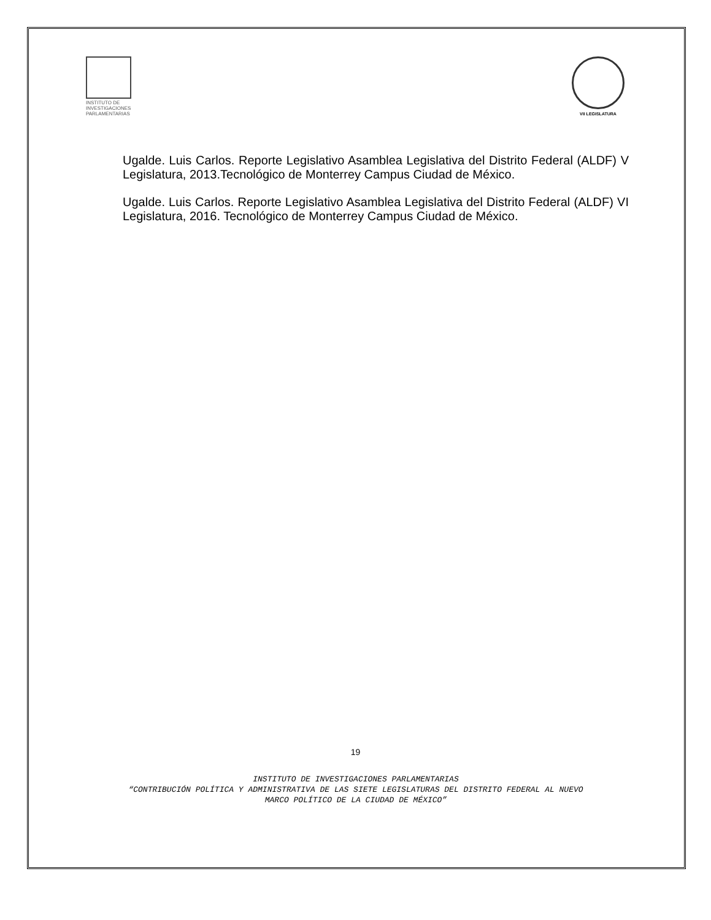INSTITUTO DE
INVESTIGACIONES
PARLAMENTARIAS
VII LEGISLATURA
Ugalde. Luis Carlos. Reporte Legislativo Asamblea Legislativa del Distrito Federal (ALDF) V Legislatura, 2013.Tecnológico de Monterrey Campus Ciudad de México.
Ugalde. Luis Carlos. Reporte Legislativo Asamblea Legislativa del Distrito Federal (ALDF) VI Legislatura, 2016. Tecnológico de Monterrey Campus Ciudad de México.
19
INSTITUTO DE INVESTIGACIONES PARLAMENTARIAS
“CONTRIBUCIÓN POLÍTICA Y ADMINISTRATIVA DE LAS SIETE LEGISLATURAS DEL DISTRITO FEDERAL AL NUEVO
MARCO POLÍTICO DE LA CIUDAD DE MÉXICO”